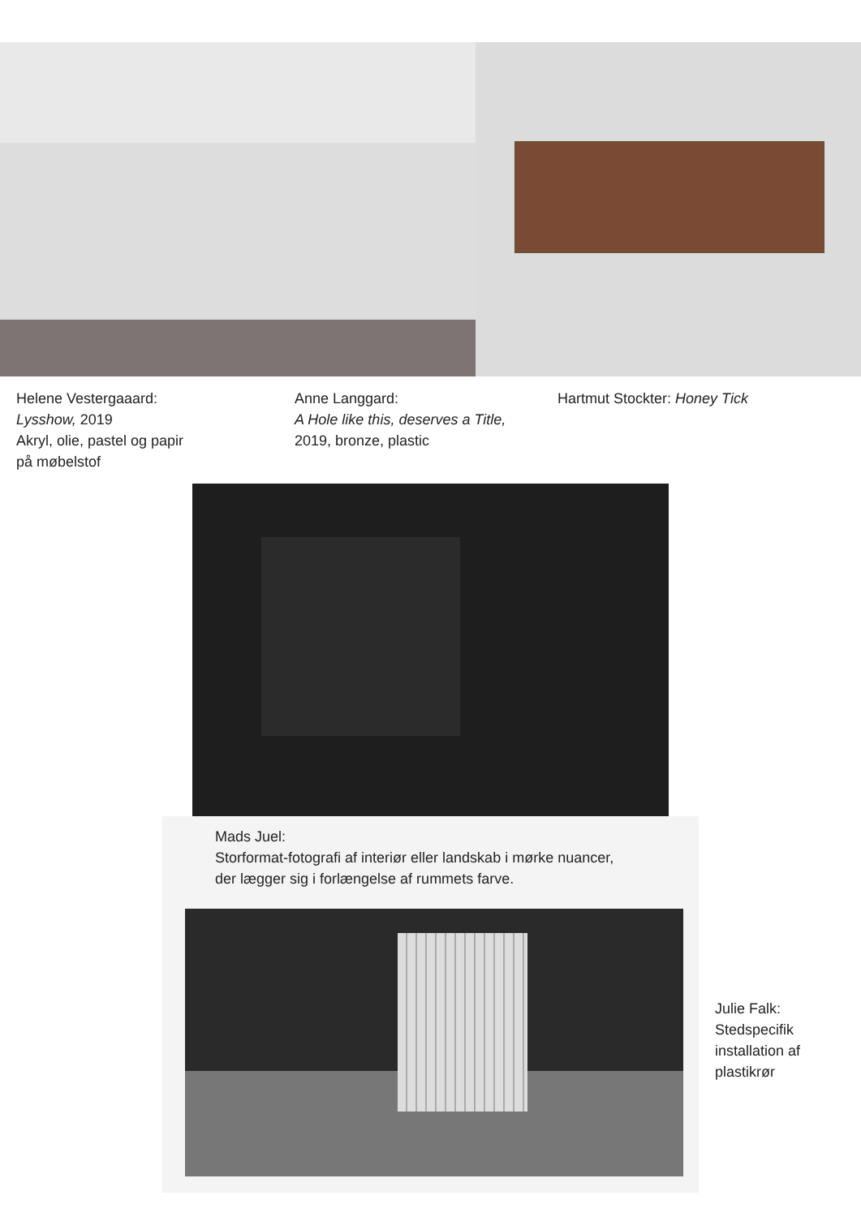Helene Vestergaaard:
Lysshow, 2019
Akryl, olie, pastel og papir
på møbelstof
Anne Langgard:
A Hole like this, deserves a Title,
2019, bronze, plastic
Hartmut Stockter: Honey Tick
Mads Juel:
Storformat-fotografi af interiør eller landskab i mørke nuancer,
der lægger sig i forlængelse af rummets farve.
Julie Falk:
Stedspecifik
installation af
plastikrør